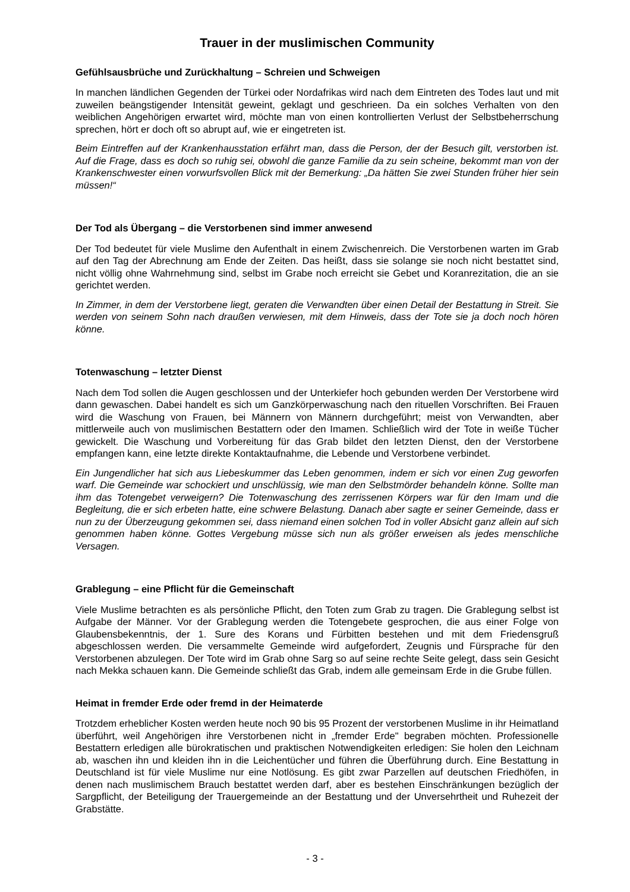Trauer in der muslimischen Community
Gefühlsausbrüche und Zurückhaltung – Schreien und Schweigen
In manchen ländlichen Gegenden der Türkei oder Nordafrikas wird nach dem Eintreten des Todes laut und mit zuweilen beängstigender Intensität geweint, geklagt und geschrieen. Da ein solches Verhalten von den weiblichen Angehörigen erwartet wird, möchte man von einen kontrollierten Verlust der Selbstbeherrschung sprechen, hört er doch oft so abrupt auf, wie er eingetreten ist.
Beim Eintreffen auf der Krankenhausstation erfährt man, dass die Person, der der Besuch gilt, verstorben ist. Auf die Frage, dass es doch so ruhig sei, obwohl die ganze Familie da zu sein scheine, bekommt man von der Krankenschwester einen vorwurfsvollen Blick mit der Bemerkung: „Da hätten Sie zwei Stunden früher hier sein müssen!“
Der Tod als Übergang – die Verstorbenen sind immer anwesend
Der Tod bedeutet für viele Muslime den Aufenthalt in einem Zwischenreich. Die Verstorbenen warten im Grab auf den Tag der Abrechnung am Ende der Zeiten. Das heißt, dass sie solange sie noch nicht bestattet sind, nicht völlig ohne Wahrnehmung sind, selbst im Grabe noch erreicht sie Gebet und Koranrezitation, die an sie gerichtet werden.
In Zimmer, in dem der Verstorbene liegt, geraten die Verwandten über einen Detail der Bestattung in Streit. Sie werden von seinem Sohn nach draußen verwiesen, mit dem Hinweis, dass der Tote sie ja doch noch hören könne.
Totenwaschung – letzter Dienst
Nach dem Tod sollen die Augen geschlossen und der Unterkiefer hoch gebunden werden Der Verstorbene wird dann gewaschen. Dabei handelt es sich um Ganzkörperwaschung nach den rituellen Vorschriften. Bei Frauen wird die Waschung von Frauen, bei Männern von Männern durchgeführt; meist von Verwandten, aber mittlerweile auch von muslimischen Bestattern oder den Imamen. Schließlich wird der Tote in weiße Tücher gewickelt. Die Waschung und Vorbereitung für das Grab bildet den letzten Dienst, den der Verstorbene empfangen kann, eine letzte direkte Kontaktaufnahme, die Lebende und Verstorbene verbindet.
Ein Jungendlicher hat sich aus Liebeskummer das Leben genommen, indem er sich vor einen Zug geworfen warf. Die Gemeinde war schockiert und unschlüssig, wie man den Selbstmörder behandeln könne. Sollte man ihm das Totengebet verweigern? Die Totenwaschung des zerrissenen Körpers war für den Imam und die Begleitung, die er sich erbeten hatte, eine schwere Belastung. Danach aber sagte er seiner Gemeinde, dass er nun zu der Überzeugung gekommen sei, dass niemand einen solchen Tod in voller Absicht ganz allein auf sich genommen haben könne. Gottes Vergebung müsse sich nun als größer erweisen als jedes menschliche Versagen.
Grablegung – eine Pflicht für die Gemeinschaft
Viele Muslime betrachten es als persönliche Pflicht, den Toten zum Grab zu tragen. Die Grablegung selbst ist Aufgabe der Männer. Vor der Grablegung werden die Totengebete gesprochen, die aus einer Folge von Glaubensbekenntnis, der 1. Sure des Korans und Fürbitten bestehen und mit dem Friedensgruß abgeschlossen werden. Die versammelte Gemeinde wird aufgefordert, Zeugnis und Fürsprache für den Verstorbenen abzulegen. Der Tote wird im Grab ohne Sarg so auf seine rechte Seite gelegt, dass sein Gesicht nach Mekka schauen kann. Die Gemeinde schließt das Grab, indem alle gemeinsam Erde in die Grube füllen.
Heimat in fremder Erde oder fremd in der Heimaterde
Trotzdem erheblicher Kosten werden heute noch 90 bis 95 Prozent der verstorbenen Muslime in ihr Heimatland überführt, weil Angehörigen ihre Verstorbenen nicht in „fremder Erde" begraben möchten. Professionelle Bestattern erledigen alle bürokratischen und praktischen Notwendigkeiten erledigen: Sie holen den Leichnam ab, waschen ihn und kleiden ihn in die Leichentücher und führen die Überführung durch. Eine Bestattung in Deutschland ist für viele Muslime nur eine Notlösung. Es gibt zwar Parzellen auf deutschen Friedhöfen, in denen nach muslimischem Brauch bestattet werden darf, aber es bestehen Einschränkungen bezüglich der Sargpflicht, der Beteiligung der Trauergemeinde an der Bestattung und der Unversehrtheit und Ruhezeit der Grabstätte.
- 3 -